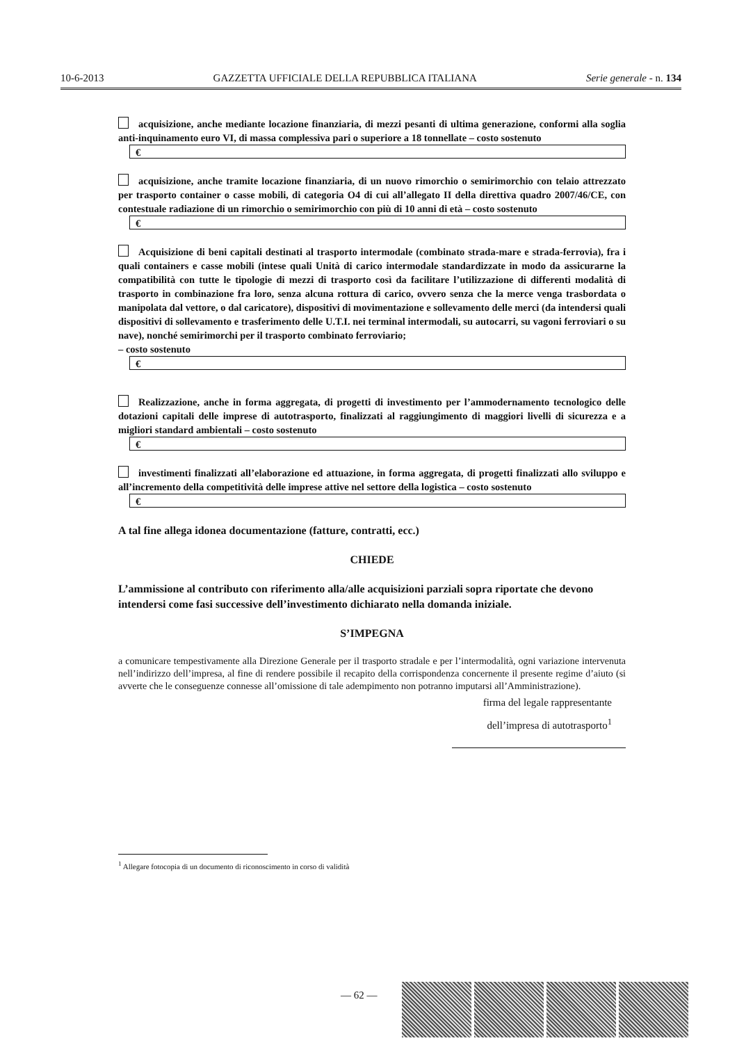10-6-2013 GAZZETTA UFFICIALE DELLA REPUBBLICA ITALIANA Serie generale - n. 134
acquisizione, anche mediante locazione finanziaria, di mezzi pesanti di ultima generazione, conformi alla soglia anti-inquinamento euro VI, di massa complessiva pari o superiore a 18 tonnellate – costo sostenuto
€
acquisizione, anche tramite locazione finanziaria, di un nuovo rimorchio o semirimorchio con telaio attrezzato per trasporto container o casse mobili, di categoria O4 di cui all’allegato II della direttiva quadro 2007/46/CE, con contestuale radiazione di un rimorchio o semirimorchio con più di 10 anni di età – costo sostenuto
€
Acquisizione di beni capitali destinati al trasporto intermodale (combinato strada-mare e strada-ferrovia), fra i quali containers e casse mobili (intese quali Unità di carico intermodale standardizzate in modo da assicurarne la compatibilità con tutte le tipologie di mezzi di trasporto così da facilitare l’utilizzazione di differenti modalità di trasporto in combinazione fra loro, senza alcuna rottura di carico, ovvero senza che la merce venga trasbordata o manipolata dal vettore, o dal caricatore), dispositivi di movimentazione e sollevamento delle merci (da intendersi quali dispositivi di sollevamento e trasferimento delle U.T.I. nei terminal intermodali, su autocarri, su vagoni ferroviari o su nave), nonché semirimorchi per il trasporto combinato ferroviario;
– costo sostenuto
€
Realizzazione, anche in forma aggregata, di progetti di investimento per l’ammodernamento tecnologico delle dotazioni capitali delle imprese di autotrasporto, finalizzati al raggiungimento di maggiori livelli di sicurezza e a migliori standard ambientali – costo sostenuto
€
investimenti finalizzati all’elaborazione ed attuazione, in forma aggregata, di progetti finalizzati allo sviluppo e all’incremento della competitività delle imprese attive nel settore della logistica – costo sostenuto
€
A tal fine allega idonea documentazione (fatture, contratti, ecc.)
CHIEDE
L’ammissione al contributo con riferimento alla/alle acquisizioni parziali sopra riportate che devono intendersi come fasi successive dell’investimento dichiarato nella domanda iniziale.
S’IMPEGNA
a comunicare tempestivamente alla Direzione Generale per il trasporto stradale e per l’intermodalità, ogni variazione intervenuta nell’indirizzo dell’impresa, al fine di rendere possibile il recapito della corrispondenza concernente il presente regime d’aiuto (si avverte che le conseguenze connesse all’omissione di tale adempimento non potranno imputarsi all’Amministrazione).
firma del legale rappresentante
dell’impresa di autotrasporto<sup>1</sup>
<sup>1</sup> Allegare fotocopia di un documento di riconoscimento in corso di validità
— 62 —